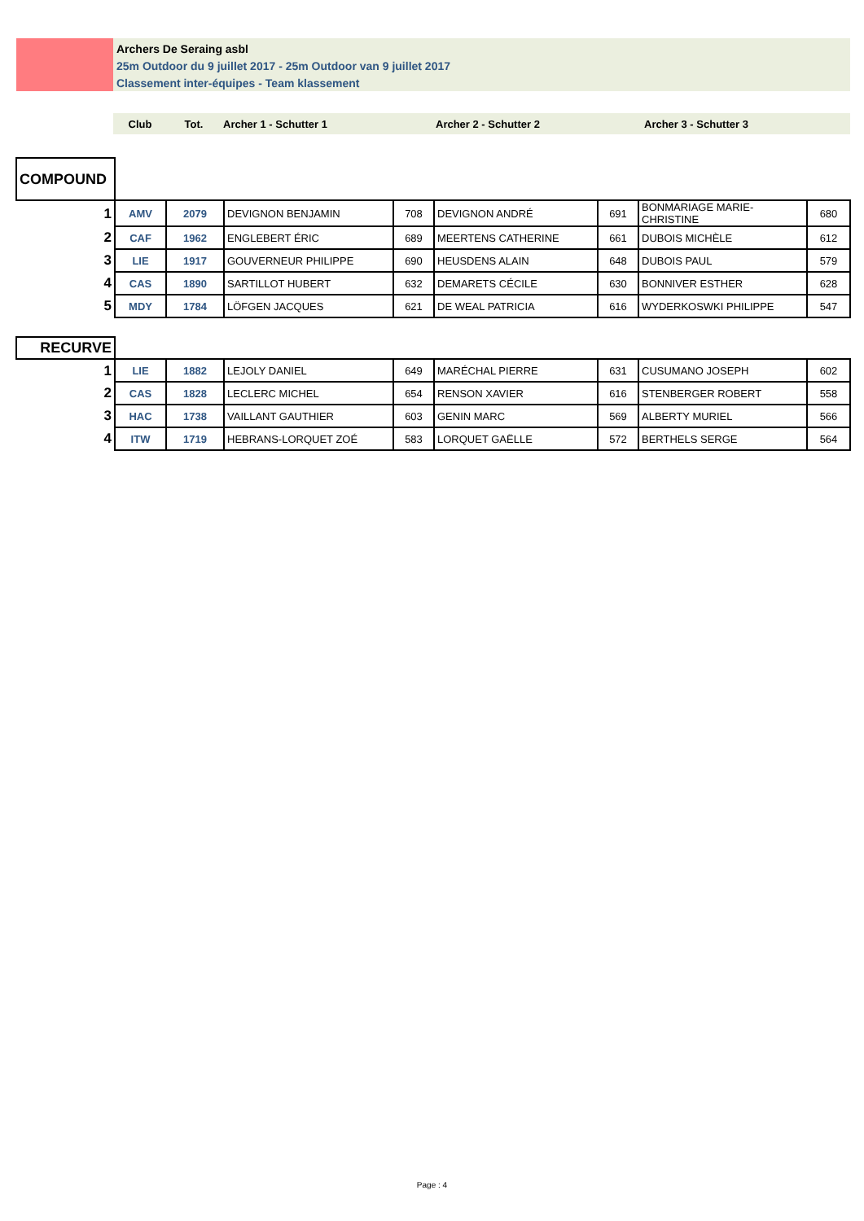Archers De Seraing asbl
25m Outdoor du 9 juillet 2017 - 25m Outdoor van 9 juillet 2017
Classement inter-équipes - Team klassement
| Club | Tot. | Archer 1 - Schutter 1 | Archer 2 - Schutter 2 | Archer 3 - Schutter 3 |
| --- | --- | --- | --- | --- |
| COMPOUND | | | | | | | | |
| 1 | AMV | 2079 | DEVIGNON BENJAMIN | 708 | DEVIGNON ANDRÉ | 691 | BONMARIAGE MARIE-CHRISTINE | 680 |
| 2 | CAF | 1962 | ENGLEBERT ÉRIC | 689 | MEERTENS CATHERINE | 661 | DUBOIS MICHÈLE | 612 |
| 3 | LIE | 1917 | GOUVERNEUR PHILIPPE | 690 | HEUSDENS ALAIN | 648 | DUBOIS PAUL | 579 |
| 4 | CAS | 1890 | SARTILLOT HUBERT | 632 | DEMARETS CÉCILE | 630 | BONNIVER ESTHER | 628 |
| 5 | MDY | 1784 | LÖFGEN JACQUES | 621 | DE WEAL PATRICIA | 616 | WYDERKOSWKI PHILIPPE | 547 |
| RECURVE | | | | | | | | |
| 1 | LIE | 1882 | LEJOLY DANIEL | 649 | MARÉCHAL PIERRE | 631 | CUSUMANO JOSEPH | 602 |
| 2 | CAS | 1828 | LECLERC MICHEL | 654 | RENSON XAVIER | 616 | STENBERGER ROBERT | 558 |
| 3 | HAC | 1738 | VAILLANT GAUTHIER | 603 | GENIN MARC | 569 | ALBERTY MURIEL | 566 |
| 4 | ITW | 1719 | HEBRANS-LORQUET ZOÉ | 583 | LORQUET GAËLLE | 572 | BERTHELS SERGE | 564 |
Page : 4